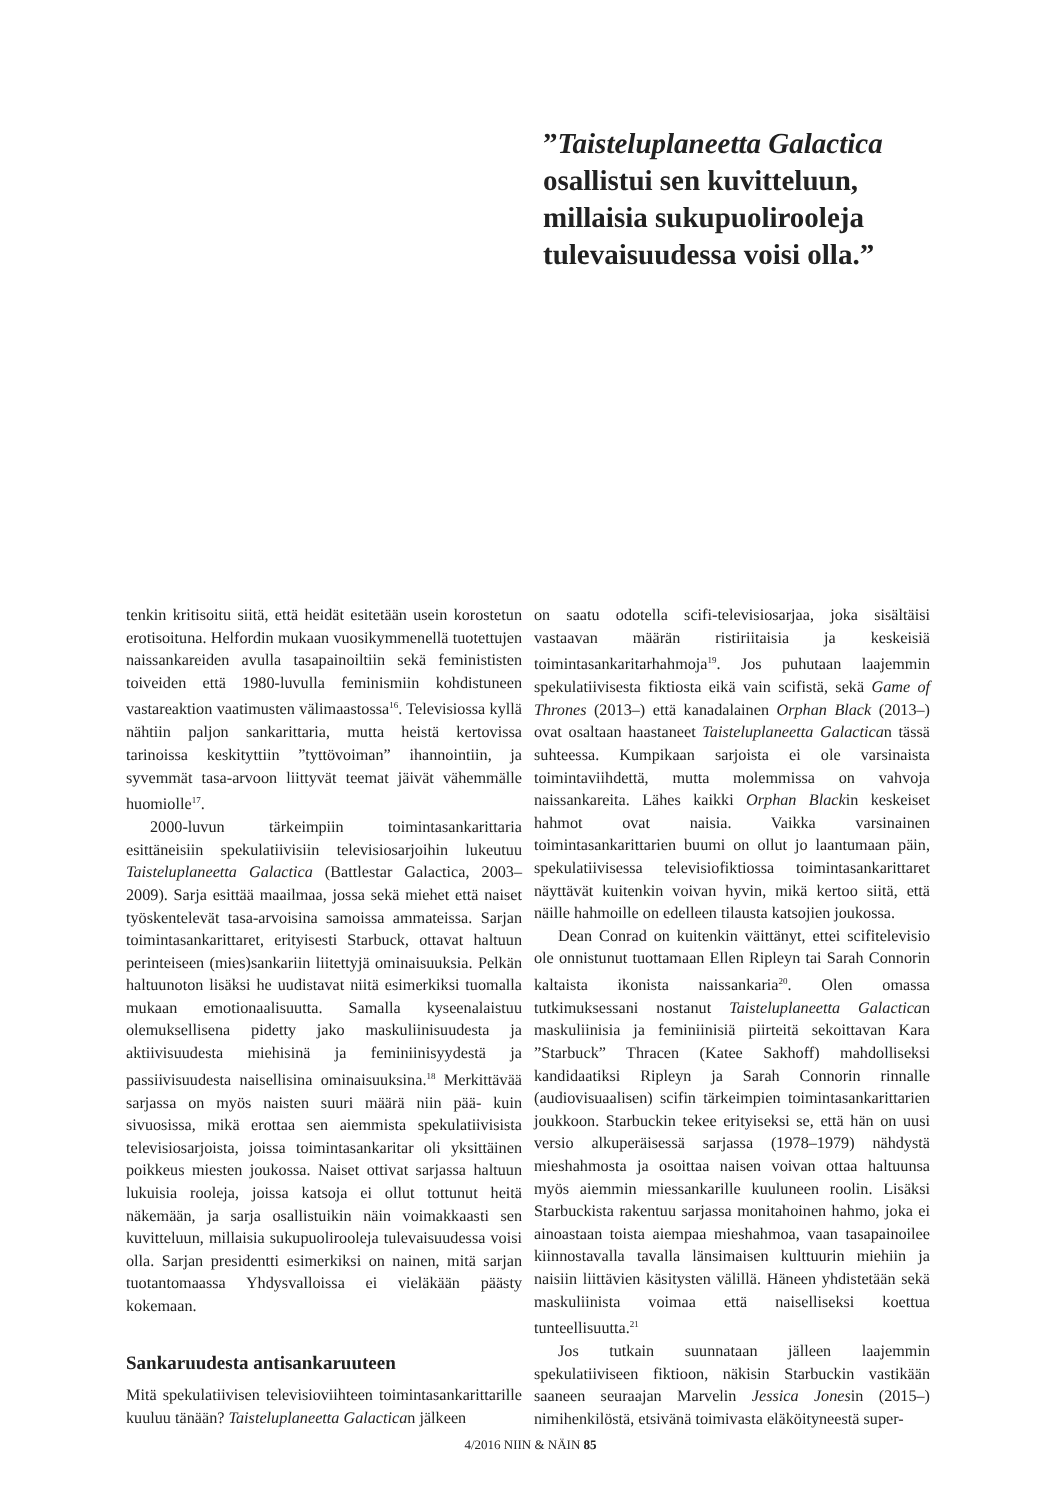”Taisteluplaneetta Galactica osallistui sen kuvitteluun, millaisia sukupuolirooleja tulevaisuudessa voisi olla.”
tenkin kritisoitu siitä, että heidät esitetään usein korostetun erotisoituna. Helfordin mukaan vuosikymmenellä tuotettujen naissankareiden avulla tasapainoiltiin sekä feminististen toiveiden että 1980-luvulla feminismiin kohdistuneen vastareaktion vaatimusten välimaastossa<sup>16</sup>. Televisiossa kyllä nähtiin paljon sankarittaria, mutta heistä kertovissa tarinoissa keskityttiin ”tyttövoiman” ihannointiin, ja syvemmät tasa-arvoon liittyvät teemat jäivät vähemmälle huomiolle<sup>17</sup>.
2000-luvun tärkeimpiin toimintasankarittaria esittäneisiin spekulatiivisiin televisiosarjoihin lukeutuu Taisteluplaneetta Galactica (Battlestar Galactica, 2003–2009). Sarja esittää maailmaa, jossa sekä miehet että naiset työskentelevät tasa-arvoisina samoissa ammateissa. Sarjan toimintasankarittaret, erityisesti Starbuck, ottavat haltuun perinteiseen (mies)sankariin liitettyjä ominaisuuksia. Pelkän haltuunoton lisäksi he uudistavat niitä esimerkiksi tuomalla mukaan emotionaalisuutta. Samalla kyseenalaistuu olemuksellisena pidetty jako maskuliinisuudesta ja aktiivisuudesta miehisinä ja feminiinisyydestä ja passiivisuudesta naisellisina ominaisuuksina.<sup>18</sup> Merkittävää sarjassa on myös naisten suuri määrä niin pää- kuin sivuosissa, mikä erottaa sen aiemmista spekulatiivisista televisiosarjoista, joissa toimintasankaritar oli yksittäinen poikkeus miesten joukossa. Naiset ottivat sarjassa haltuun lukuisia rooleja, joissa katsoja ei ollut tottunut heitä näkemään, ja sarja osallistuikin näin voimakkaasti sen kuvitteluun, millaisia sukupuolirooleja tulevaisuudessa voisi olla. Sarjan presidentti esimerkiksi on nainen, mitä sarjan tuotantomaassa Yhdysvalloissa ei vieläkään päästy kokemaan.
Sankaruudesta antisankaruuteen
Mitä spekulatiivisen televisioviihteen toimintasankarittarille kuuluu tänään? Taisteluplaneetta Galactican jälkeen
on saatu odotella scifi-televisiosarjaa, joka sisältäisi vastaavan määrän ristiriitaisia ja keskeisiä toimintasankaritarhahmoja<sup>19</sup>. Jos puhutaan laajemmin spekulatiivisesta fiktiosta eikä vain scifistä, sekä Game of Thrones (2013–) että kanadalainen Orphan Black (2013–) ovat osaltaan haastaneet Taisteluplaneetta Galactican tässä suhteessa. Kumpikaan sarjoista ei ole varsinaista toimintaviihdettä, mutta molemmissa on vahvoja naissankareita. Lähes kaikki Orphan Blackin keskeiset hahmot ovat naisia. Vaikka varsinainen toimintasankarittarien buumi on ollut jo laantumaan päin, spekulatiivisessa televisiofiktiossa toimintasankarittaret näyttävät kuitenkin voivan hyvin, mikä kertoo siitä, että näille hahmoille on edelleen tilausta katsojien joukossa.
Dean Conrad on kuitenkin väittänyt, ettei scifitelevisio ole onnistunut tuottamaan Ellen Ripleyn tai Sarah Connorin kaltaista ikonista naissankaria<sup>20</sup>. Olen omassa tutkimuksessani nostanut Taisteluplaneetta Galactican maskuliinisia ja feminiinisiä piirteitä sekoittavan Kara ”Starbuck” Thracen (Katee Sakhoff) mahdolliseksi kandidaatiksi Ripleyn ja Sarah Connorin rinnalle (audiovisuaalisen) scifin tärkeimpien toimintasankarittarien joukkoon. Starbuckin tekee erityiseksi se, että hän on uusi versio alkuperäisessä sarjassa (1978–1979) nähdystä mieshahmosta ja osoittaa naisen voivan ottaa haltuunsa myös aiemmin miessankarille kuuluneen roolin. Lisäksi Starbuckista rakentuu sarjassa monitahoinen hahmo, joka ei ainoastaan toista aiempaa mieshahmoa, vaan tasapainoilee kiinnostavalla tavalla länsimaisen kulttuurin miehiin ja naisiin liittävien käsitysten välillä. Häneen yhdistetään sekä maskuliinista voimaa että naiselliseksi koettua tunteellisuutta.<sup>21</sup>
Jos tutkain suunnataan jälleen laajemmin spekulatiiviseen fiktioon, näkisin Starbuckin vastikään saaneen seuraajan Marvelin Jessica Jonesin (2015–) nimihenkilöstä, etsivänä toimivasta eläköityneestä super-
4/2016 NIIN & NÄIN 85